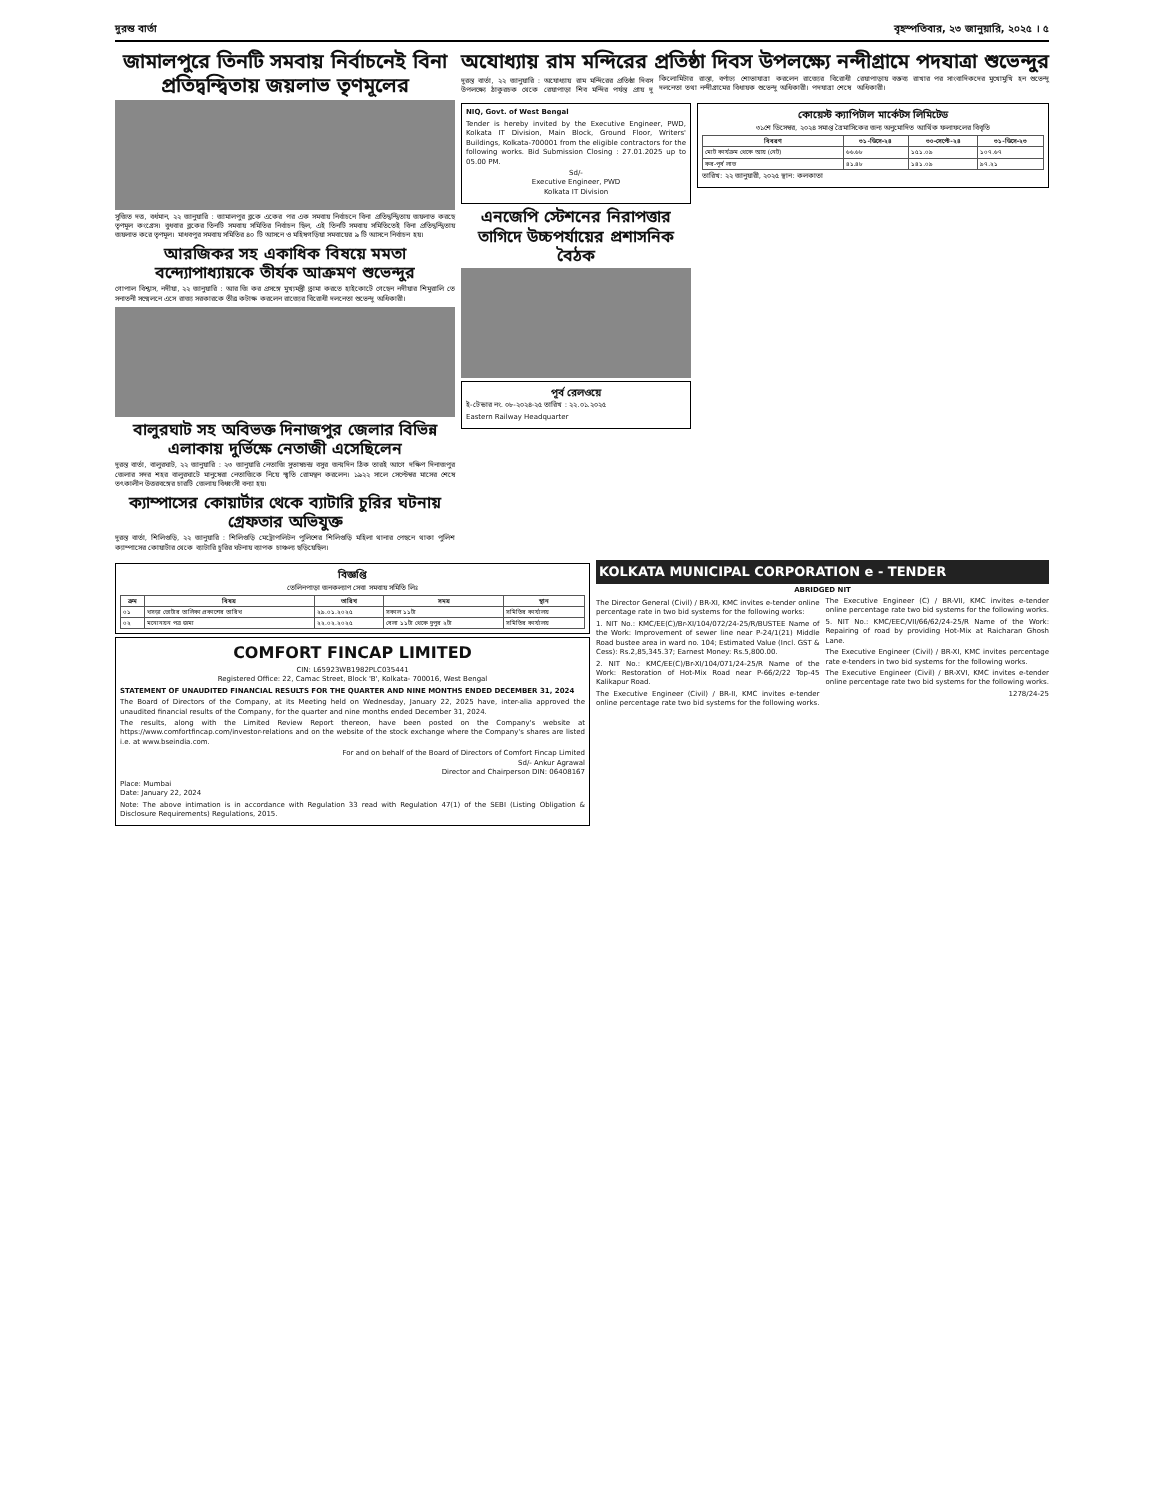দুরন্ত বার্তা বৃহস্পতিবার, ২৩ জানুয়ারি, ২০২৫ । ৫
জামালপুরে তিনটি সমবায় নির্বাচনেই বিনা প্রতিদ্বন্দ্বিতায় জয়লাভ তৃণমূলের
সুজিত দত্ত, বর্ধমান, ২২ জানুয়ারি : জামালপুর ব্লকে একের পর এক সমবায় নির্বাচনে বিনা প্রতিদ্বন্দ্বিতায় জয়লাভ করছে তৃণমূল কংগ্রেস। বুধবার ব্লকের তিনটি সমবায় সমিতির নির্বাচন ছিল, এই তিনটি সমবায় সমিতিতেই বিনা প্রতিদ্বন্দ্বিতায় জয়লাভ করে তৃণমূল। মাধবপুর সমবায় সমিতির ৪০ টি আসনে ও মহিষগড়িয়া সমবায়ের ৯ টি আসনে নির্বাচন হয়।
আরজিকর সহ একাধিক বিষয়ে মমতা বন্দ্যোপাধ্যায়কে তীর্যক আক্রমণ শুভেন্দুর
গোপাল বিশ্বাস, নদীয়া, ২২ জানুয়ারি : আর জি কর প্রসঙ্গে মুখ্যমন্ত্রী ড্রামা করতে হাইকোর্টে গেছেন নদীয়ার শিমুরালি তে সনাতনী সম্মেলনে এসে রাজ্য সরকারকে তীব্র কটাক্ষ করলেন রাজ্যের বিরোধী দলনেতা শুভেন্দু অধিকারী।
বালুরঘাট সহ অবিভক্ত দিনাজপুর জেলার বিভিন্ন এলাকায় দুর্ভিক্ষে নেতাজী এসেছিলেন
দুরন্ত বার্তা, বালুরঘাট, ২২ জানুয়ারি : ২৩ জানুয়ারি নেতাজি সুভাষচন্দ্র বসুর জন্মদিন ঠিক তারই আগে দক্ষিণ দিনাজপুর জেলার সদর শহর বালুরঘাটে মানুষেরা নেতাজিকে নিয়ে স্মৃতি রোমন্থন করলেন। ১৯২২ সালে সেপ্টেম্বর মাসের শেষে তৎকালীন উত্তরবঙ্গের চারটি জেলায় বিধ্বংসী বন্যা হয়।
ক্যাম্পাসের কোয়ার্টার থেকে ব্যাটারি চুরির ঘটনায় গ্রেফতার অভিযুক্ত
দুরন্ত বার্তা, শিলিগুড়ি, ২২ জানুয়ারি : শিলিগুড়ি মেট্রোপলিটন পুলিশের শিলিগুড়ি মহিলা থানার পেছনে থাকা পুলিশ ক্যাম্পাসের কোয়ার্টার থেকে ব্যাটারি চুরির ঘটনায় ব্যাপক চাঞ্চল্য ছড়িয়েছিল।
অযোধ্যায় রাম মন্দিরের প্রতিষ্ঠা দিবস উপলক্ষ্যে নন্দীগ্রামে পদযাত্রা শুভেন্দুর
দুরন্ত বার্তা, ২২ জানুয়ারি : অযোধ্যায় রাম মন্দিরের প্রতিষ্ঠা দিবস উপলক্ষ্যে ঠাকুরচক থেকে রেয়াপাড়া শিব মন্দির পর্যন্ত প্রায় দু কিলোমিটার রাস্তা, বর্ণাঢ্য শোভাযাত্রা করলেন রাজ্যের বিরোধী দলনেতা তথা নন্দীগ্রামের বিধায়ক শুভেন্দু অধিকারী। পদযাত্রা শেষে রেয়াপাড়ায় বক্তব্য রাখার পর সাংবাদিকদের মুখোমুখি হন শুভেন্দু অধিকারী।
NIQ, Govt. of West Bengal
Tender is hereby invited by the Executive Engineer, PWD, Kolkata IT Division, Main Block, Ground Floor, Writers' Buildings, Kolkata-700001 from the eligible contractors for the following works. Bid Submission Closing : 27.01.2025 up to 05.00 PM.
Sd/-
Executive Engineer, PWD
Kolkata IT Division
এনজেপি স্টেশনের নিরাপত্তার তাগিদে উচ্চপর্যায়ের প্রশাসনিক বৈঠক
পূর্ব রেলওয়ে
ই-টেন্ডার নং. ০৮-২০২৪-২৫ তারিখ : ২২.০১.২০২৫
Eastern Railway Headquarter
কোয়েস্ট ক্যাপিটাল মার্কেটস লিমিটেড
৩১শে ডিসেম্বর, ২০২৪ সমাপ্ত ত্রৈমাসিকের জন্য অনুমোদিত আর্থিক ফলাফলের বিবৃতি
| বিবরণ | ৩১-ডিসে-২৪ | ৩০-সেপ্টে-২৪ | ৩১-ডিসে-২৩ |
| --- | --- | --- | --- |
| মোট কার্যক্রম থেকে আয় (নেট) | ৬৬.৬৮ | ১৫১.০৯ | ১০৭.৬৭ |
| কর-পূর্ব লাভ | ৪১.৪৮ | ১৪১.০৯ | ৯৭.২১ |
তারিখ: ২২ জানুয়ারী, ২০২৫ স্থান: কলকাতা
বিজ্ঞপ্তি
তেলিনপাড়া জনকল্যাণ সেবা সমবায় সমিতি লিঃ
| ক্রম | বিষয় | তারিখ | সময় | স্থান |
| --- | --- | --- | --- | --- |
| ০১ | খসড়া ভোটার তালিকা প্রকাশের তারিখ | ২৯.০১.২০২৫ | সকাল ১১টা | সমিতির কার্যালয় |
| ০২ | মনোনয়ন পত্র জমা | ২২.০২.২০২৫ | বেলা ১১টা থেকে দুপুর ২টা | সমিতির কার্যালয় |
COMFORT FINCAP LIMITED
CIN: L65923WB1982PLC035441
Registered Office: 22, Camac Street, Block 'B', Kolkata- 700016, West Bengal
STATEMENT OF UNAUDITED FINANCIAL RESULTS FOR THE QUARTER AND NINE MONTHS ENDED DECEMBER 31, 2024
The Board of Directors of the Company, at its Meeting held on Wednesday, January 22, 2025 have, inter-alia approved the unaudited financial results of the Company, for the quarter and nine months ended December 31, 2024.
The results, along with the Limited Review Report thereon, have been posted on the Company's website at https://www.comfortfincap.com/investor-relations and on the website of the stock exchange where the Company's shares are listed i.e. at www.bseindia.com.
For and on behalf of the Board of Directors of Comfort Fincap Limited
Sd/- Ankur Agrawal
Director and Chairperson DIN: 06408167
Place: Mumbai
Date: January 22, 2024
Note: The above intimation is in accordance with Regulation 33 read with Regulation 47(1) of the SEBI (Listing Obligation & Disclosure Requirements) Regulations, 2015.
KOLKATA MUNICIPAL CORPORATION e - TENDER
ABRIDGED NIT
The Director General (Civil) / BR-XI, KMC invites e-tender online percentage rate in two bid systems for the following works:
1. NIT No.: KMC/EE(C)/Br-XI/104/072/24-25/R/BUSTEE Name of the Work: Improvement of sewer line near P-24/1(21) Middle Road bustee area in ward no. 104; Estimated Value (Incl. GST & Cess): Rs.2,85,345.37; Earnest Money: Rs.5,800.00.
2. NIT No.: KMC/EE(C)/Br-XI/104/071/24-25/R Name of the Work: Restoration of Hot-Mix Road near P-66/2/22 Top-45 Kalikapur Road.
The Executive Engineer (Civil) / BR-II, KMC invites e-tender online percentage rate two bid systems for the following works.
The Executive Engineer (C) / BR-VII, KMC invites e-tender online percentage rate two bid systems for the following works.
5. NIT No.: KMC/EEC/VII/66/62/24-25/R Name of the Work: Repairing of road by providing Hot-Mix at Raicharan Ghosh Lane.
The Executive Engineer (Civil) / BR-XI, KMC invites percentage rate e-tenders in two bid systems for the following works.
The Executive Engineer (Civil) / BR-XVI, KMC invites e-tender online percentage rate two bid systems for the following works.
1278/24-25